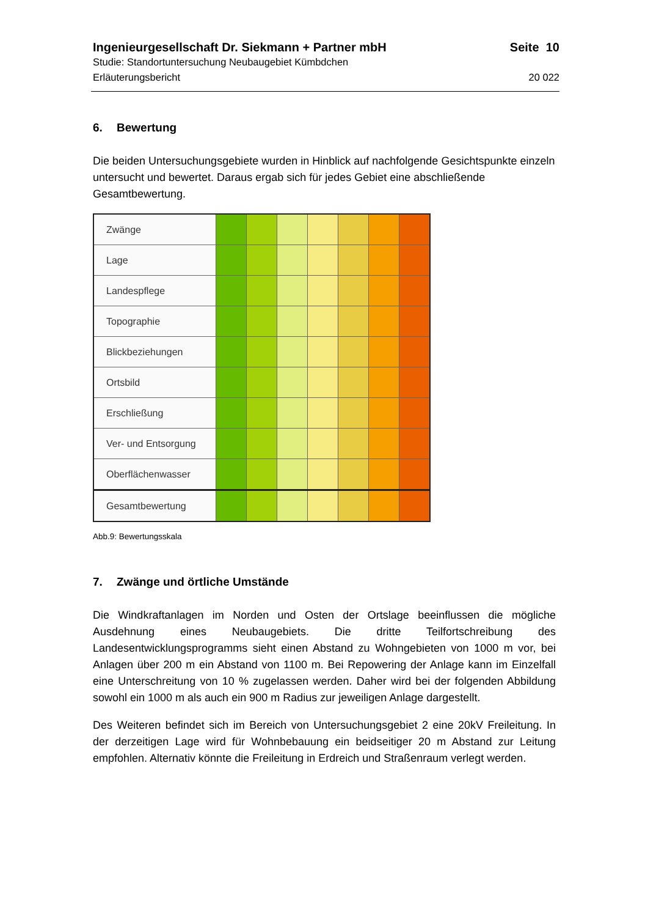Ingenieurgesellschaft Dr. Siekmann + Partner mbH Seite 10
Studie: Standortuntersuchung Neubaugebiet Kümbdchen
Erläuterungsbericht 20 022
6. Bewertung
Die beiden Untersuchungsgebiete wurden in Hinblick auf nachfolgende Gesichtspunkte einzeln untersucht und bewertet. Daraus ergab sich für jedes Gebiet eine abschließende Gesamtbewertung.
| Zwänge | | | | | | | |
| Lage | | | | | | | |
| Landespflege | | | | | | | |
| Topographie | | | | | | | |
| Blickbeziehungen | | | | | | | |
| Ortsbild | | | | | | | |
| Erschließung | | | | | | | |
| Ver- und Entsorgung | | | | | | | |
| Oberflächenwasser | | | | | | | |
| Gesamtbewertung | | | | | | | |
Abb.9: Bewertungsskala
7. Zwänge und örtliche Umstände
Die Windkraftanlagen im Norden und Osten der Ortslage beeinflussen die mögliche Ausdehnung eines Neubaugebiets. Die dritte Teilfortschreibung des Landesentwicklungsprogramms sieht einen Abstand zu Wohngebieten von 1000 m vor, bei Anlagen über 200 m ein Abstand von 1100 m. Bei Repowering der Anlage kann im Einzelfall eine Unterschreitung von 10 % zugelassen werden. Daher wird bei der folgenden Abbildung sowohl ein 1000 m als auch ein 900 m Radius zur jeweiligen Anlage dargestellt.
Des Weiteren befindet sich im Bereich von Untersuchungsgebiet 2 eine 20kV Freileitung. In der derzeitigen Lage wird für Wohnbebauung ein beidseitiger 20 m Abstand zur Leitung empfohlen. Alternativ könnte die Freileitung in Erdreich und Straßenraum verlegt werden.